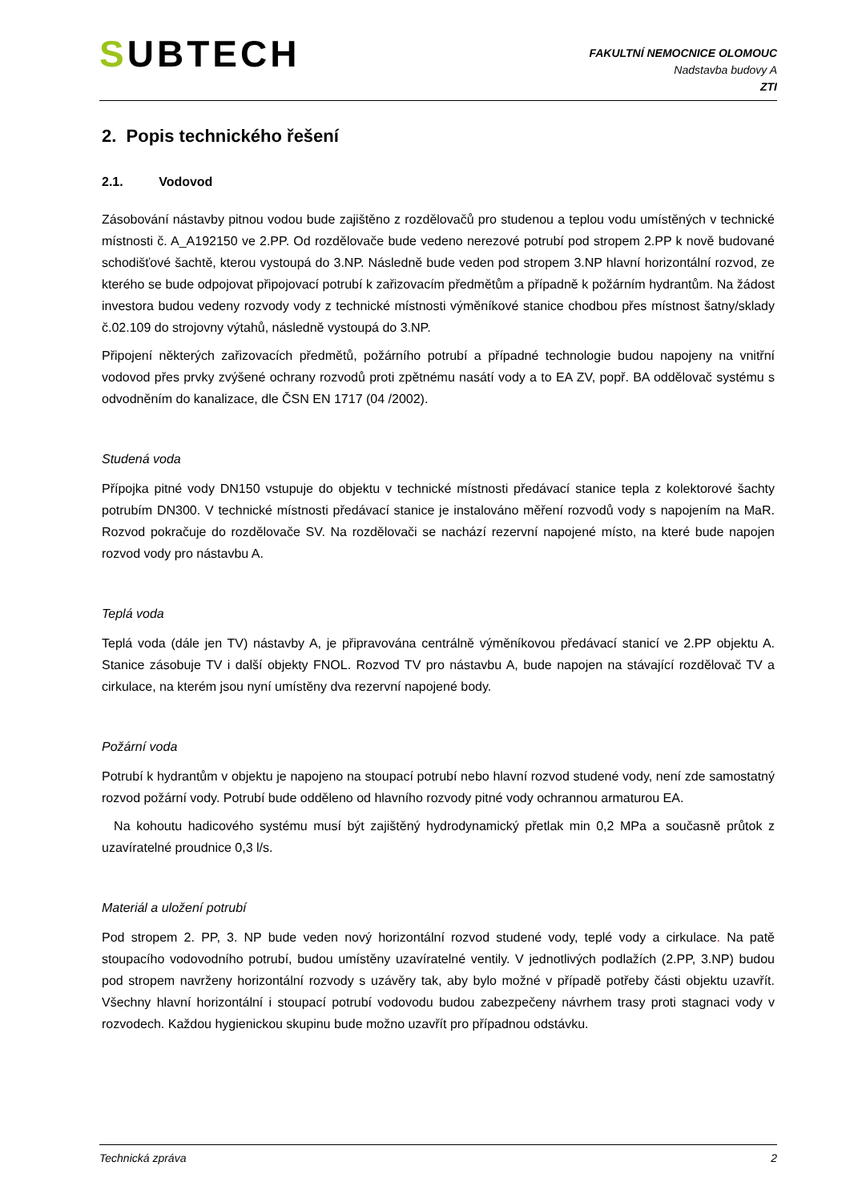SUBTECH
FAKULTNÍ NEMOCNICE OLOMOUC
Nadstavba budovy A
ZTI
2. Popis technického řešení
2.1. Vodovod
Zásobování nástavby pitnou vodou bude zajištěno z rozdělovačů pro studenou a teplou vodu umístěných v technické místnosti č. A_A192150 ve 2.PP. Od rozdělovače bude vedeno nerezové potrubí pod stropem 2.PP k nově budované schodišťové šachtě, kterou vystoupá do 3.NP. Následně bude veden pod stropem 3.NP hlavní horizontální rozvod, ze kterého se bude odpojovat připojovací potrubí k zařizovacím předmětům a případně k požárním hydrantům. Na žádost investora budou vedeny rozvody vody z technické místnosti výměníkové stanice chodbou přes místnost šatny/sklady č.02.109 do strojovny výtahů, následně vystoupá do 3.NP.
Připojení některých zařizovacích předmětů, požárního potrubí a případné technologie budou napojeny na vnitřní vodovod přes prvky zvýšené ochrany rozvodů proti zpětnému nasátí vody a to EA ZV, popř. BA oddělovač systému s odvodněním do kanalizace, dle ČSN EN 1717 (04 /2002).
Studená voda
Přípojka pitné vody DN150 vstupuje do objektu v technické místnosti předávací stanice tepla z kolektorové šachty potrubím DN300. V technické místnosti předávací stanice je instalováno měření rozvodů vody s napojením na MaR. Rozvod pokračuje do rozdělovače SV. Na rozdělovači se nachází rezervní napojené místo, na které bude napojen rozvod vody pro nástavbu A.
Teplá voda
Teplá voda (dále jen TV) nástavby A, je připravována centrálně výměníkovou předávací stanicí ve 2.PP objektu A. Stanice zásobuje TV i další objekty FNOL. Rozvod TV pro nástavbu A, bude napojen na stávající rozdělovač TV a cirkulace, na kterém jsou nyní umístěny dva rezervní napojené body.
Požární voda
Potrubí k hydrantům v objektu je napojeno na stoupací potrubí nebo hlavní rozvod studené vody, není zde samostatný rozvod požární vody. Potrubí bude odděleno od hlavního rozvody pitné vody ochrannou armaturou EA.
Na kohoutu hadicového systému musí být zajištěný hydrodynamický přetlak min 0,2 MPa a současně průtok z uzavíratelné proudnice 0,3 l/s.
Materiál a uložení potrubí
Pod stropem 2. PP, 3. NP bude veden nový horizontální rozvod studené vody, teplé vody a cirkulace. Na patě stoupacího vodovodního potrubí, budou umístěny uzavíratelné ventily. V jednotlivých podlažích (2.PP, 3.NP) budou pod stropem navrženy horizontální rozvody s uzávěry tak, aby bylo možné v případě potřeby části objektu uzavřít. Všechny hlavní horizontální i stoupací potrubí vodovodu budou zabezpečeny návrhem trasy proti stagnaci vody v rozvodech. Každou hygienickou skupinu bude možno uzavřít pro případnou odstávku.
Technická zpráva 2